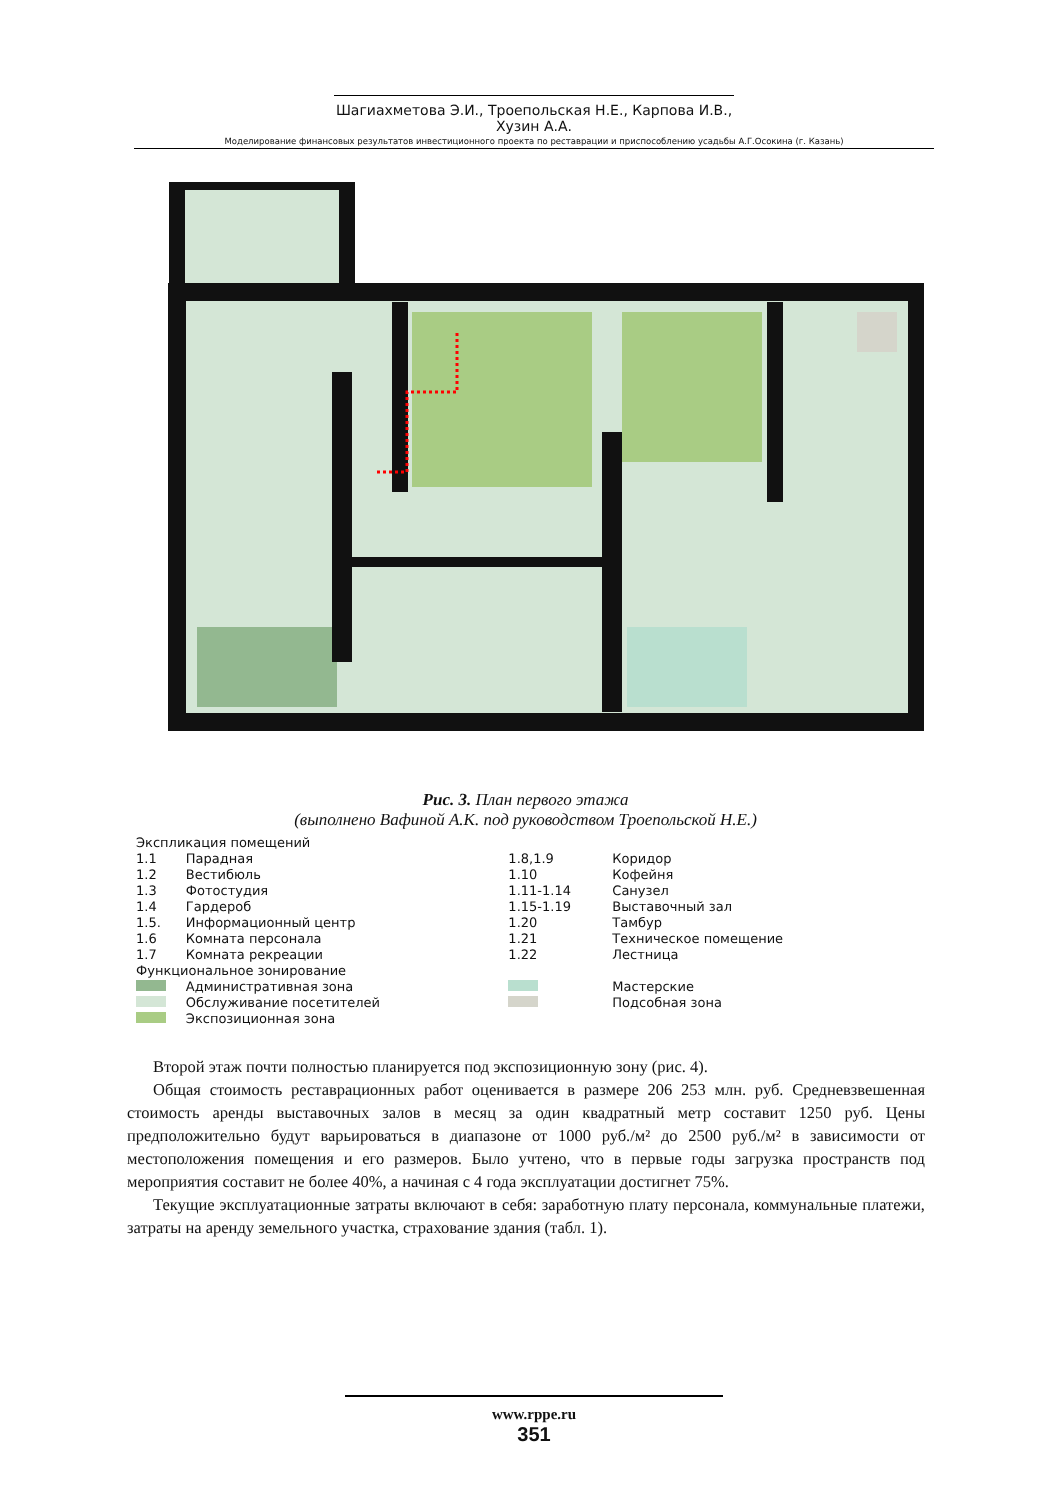Шагиахметова Э.И., Троепольская Н.Е., Карпова И.В., Хузин А.А.
Моделирование финансовых результатов инвестиционного проекта по реставрации и приспособлению усадьбы А.Г.Осокина (г. Казань)
Рис. 3. План первого этажа
(выполнено Вафиной А.К. под руководством Троепольской Н.Е.)
| Экспликация помещений | | | |
| 1.1 | Парадная | 1.8,1.9 | Коридор |
| 1.2 | Вестибюль | 1.10 | Кофейня |
| 1.3 | Фотостудия | 1.11-1.14 | Санузел |
| 1.4 | Гардероб | 1.15-1.19 | Выставочный зал |
| 1.5. | Информационный центр | 1.20 | Тамбур |
| 1.6 | Комната персонала | 1.21 | Техническое помещение |
| 1.7 | Комната рекреации | 1.22 | Лестница |
| Функциональное зонирование | | | |
| | Административная зона | | Мастерские |
| | Обслуживание посетителей | | Подсобная зона |
| | Экспозиционная зона | | |
Второй этаж почти полностью планируется под экспозиционную зону (рис. 4).
Общая стоимость реставрационных работ оценивается в размере 206 253 млн. руб. Средневзвешенная стоимость аренды выставочных залов в месяц за один квадратный метр составит 1250 руб. Цены предположительно будут варьироваться в диапазоне от 1000 руб./м² до 2500 руб./м² в зависимости от местоположения помещения и его размеров. Было учтено, что в первые годы загрузка пространств под мероприятия составит не более 40%, а начиная с 4 года эксплуатации достигнет 75%.
Текущие эксплуатационные затраты включают в себя: заработную плату персонала, коммунальные платежи, затраты на аренду земельного участка, страхование здания (табл. 1).
www.rppe.ru
351